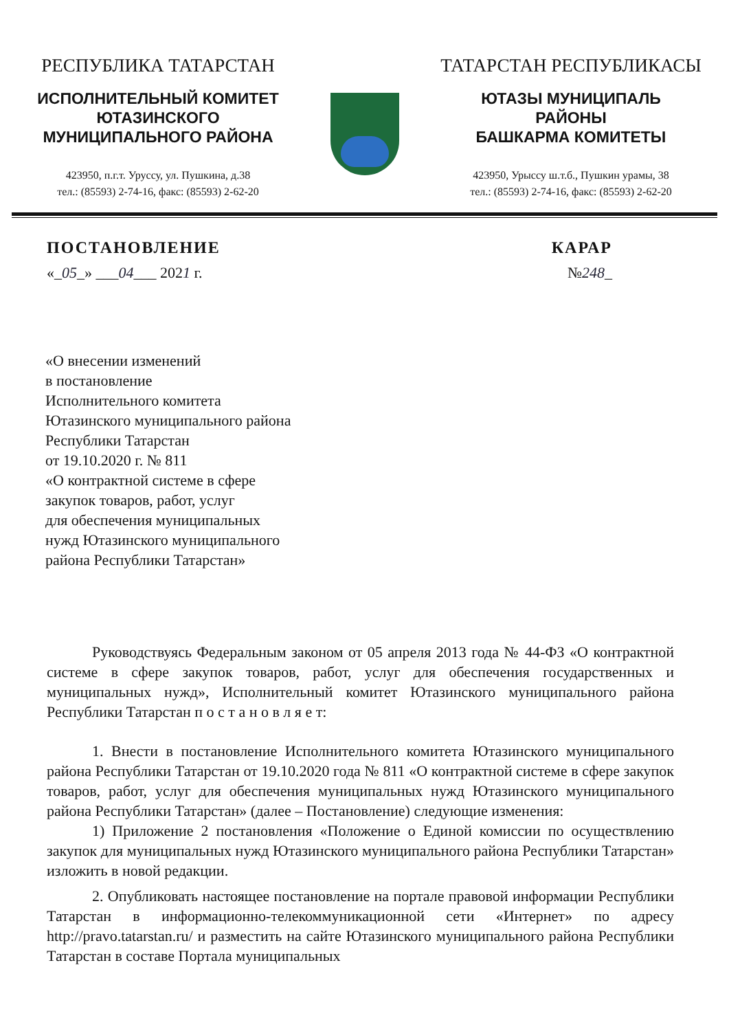РЕСПУБЛИКА ТАТАРСТАН
ИСПОЛНИТЕЛЬНЫЙ КОМИТЕТ
ЮТАЗИНСКОГО
МУНИЦИПАЛЬНОГО РАЙОНА
423950, п.г.т. Уруссу, ул. Пушкина, д.38
тел.: (85593) 2-74-16, факс: (85593) 2-62-20
ТАТАРСТАН РЕСПУБЛИКАСЫ
ЮТАЗЫ МУНИЦИПАЛЬ
РАЙОНЫ
БАШКАРМА КОМИТЕТЫ
423950, Урыссу ш.т.б., Пушкин урамы, 38
тел.: (85593) 2-74-16, факс: (85593) 2-62-20
ПОСТАНОВЛЕНИЕ КАРАР
«_05_» ___04___ 2021 г. №248_
«О внесении изменений
в постановление
Исполнительного комитета
Ютазинского муниципального района
Республики Татарстан
от 19.10.2020 г. № 811
«О контрактной системе в сфере
закупок товаров, работ, услуг
для обеспечения муниципальных
нужд Ютазинского муниципального
района Республики Татарстан»
Руководствуясь Федеральным законом от 05 апреля 2013 года № 44-ФЗ «О контрактной системе в сфере закупок товаров, работ, услуг для обеспечения государственных и муниципальных нужд», Исполнительный комитет Ютазинского муниципального района Республики Татарстан п о с т а н о в л я е т:
1. Внести в постановление Исполнительного комитета Ютазинского муниципального района Республики Татарстан от 19.10.2020 года № 811 «О контрактной системе в сфере закупок товаров, работ, услуг для обеспечения муниципальных нужд Ютазинского муниципального района Республики Татарстан» (далее – Постановление) следующие изменения:
1) Приложение 2 постановления «Положение о Единой комиссии по осуществлению закупок для муниципальных нужд Ютазинского муниципального района Республики Татарстан» изложить в новой редакции.
2. Опубликовать настоящее постановление на портале правовой информации Республики Татарстан в информационно-телекоммуникационной сети «Интернет» по адресу http://pravo.tatarstan.ru/ и разместить на сайте Ютазинского муниципального района Республики Татарстан в составе Портала муниципальных